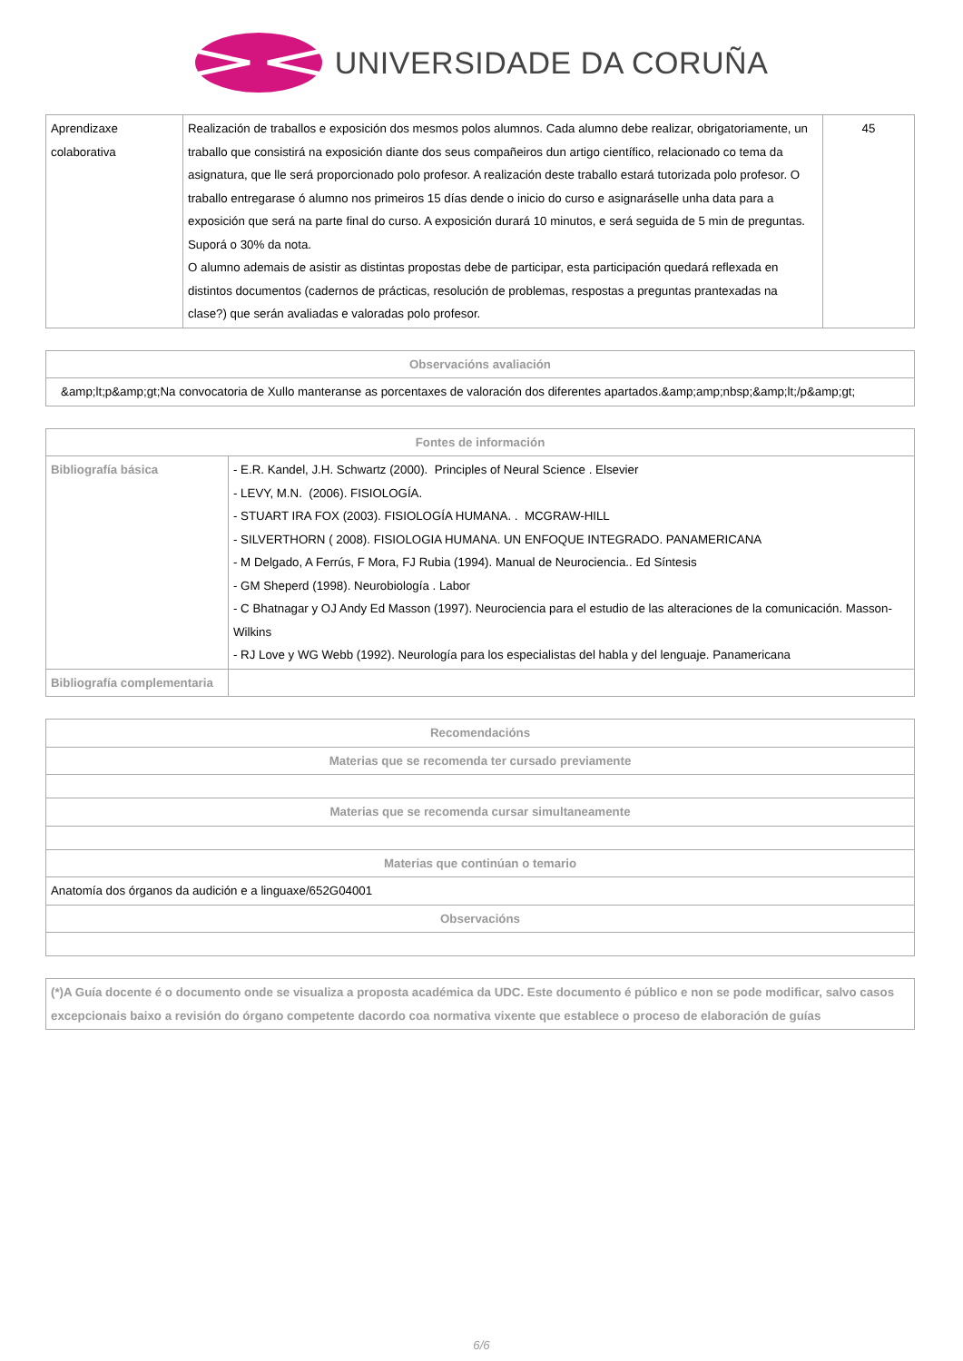UNIVERSIDADE DA CORUÑA
| Aprendizaxe colaborativa | Realización de traballos e exposición dos mesmos polos alumnos. Cada alumno debe realizar, obrigatoriamente, un traballo que consistirá na exposición diante dos seus compañeiros dun artigo científico, relacionado co tema da asignatura, que lle será proporcionado polo profesor. A realización deste traballo estará tutorizada polo profesor. O traballo entregarase ó alumno nos primeiros 15 días dende o inicio do curso e asignaráselle unha data para a exposición que será na parte final do curso. A exposición durará 10 minutos, e será seguida de 5 min de preguntas. Suporá o 30% da nota. O alumno ademais de asistir as distintas propostas debe de participar, esta participación quedará reflexada en distintos documentos (cadernos de prácticas, resolución de problemas, respostas a preguntas prantexadas na clase?) que serán avaliadas e valoradas polo profesor. | 45 |
| Observacións avaliación |
| --- |
| &amp;lt;p&amp;gt;Na convocatoria de Xullo manteranse as porcentaxes de valoración dos diferentes apartados.&amp;amp;nbsp;&amp;lt;/p&amp;gt; |
| Fontes de información | |
| --- | --- |
| Bibliografía básica | - E.R. Kandel, J.H. Schwartz (2000). Principles of Neural Science . Elsevier - LEVY, M.N. (2006). FISIOLOGÍA. - STUART IRA FOX (2003). FISIOLOGÍA HUMANA. . MCGRAW-HILL - SILVERTHORN ( 2008). FISIOLOGIA HUMANA. UN ENFOQUE INTEGRADO. PANAMERICANA - M Delgado, A Ferrús, F Mora, FJ Rubia (1994). Manual de Neurociencia.. Ed Síntesis - GM Sheperd (1998). Neurobiología . Labor - C Bhatnagar y OJ Andy Ed Masson (1997). Neurociencia para el estudio de las alteraciones de la comunicación. Masson-Wilkins - RJ Love y WG Webb (1992). Neurología para los especialistas del habla y del lenguaje. Panamericana |
| Bibliografía complementaria | |
| Recomendacións |
| --- |
| Materias que se recomenda ter cursado previamente |
| Materias que se recomenda cursar simultaneamente |
| Materias que continúan o temario |
| Anatomía dos órganos da audición e a linguaxe/652G04001 |
| Observacións |
| (*)A Guía docente é o documento onde se visualiza a proposta académica da UDC. Este documento é público e non se pode modificar, salvo casos excepcionais baixo a revisión do órgano competente dacordo coa normativa vixente que establece o proceso de elaboración de guías |
6/6